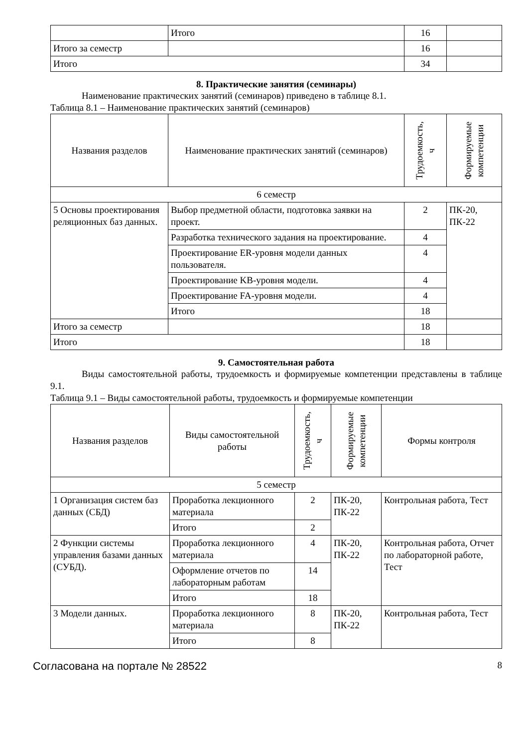| | Итого | 16 | |
| Итого за семестр | | 16 | |
| Итого | | 34 | |
8. Практические занятия (семинары)
Наименование практических занятий (семинаров) приведено в таблице 8.1.
Таблица 8.1 – Наименование практических занятий (семинаров)
| Названия разделов | Наименование практических занятий (семинаров) | Трудоемкость, ч | Формируемые компетенции |
| --- | --- | --- | --- |
| 6 семестр | | | |
| 5 Основы проектирования реляционных баз данных. | Выбор предметной области, подготовка заявки на проект. | 2 | ПК-20, ПК-22 |
| | Разработка технического задания на проектирование. | 4 | |
| | Проектирование ER-уровня модели данных пользователя. | 4 | |
| | Проектирование KB-уровня модели. | 4 | |
| | Проектирование FA-уровня модели. | 4 | |
| | Итого | 18 | |
| Итого за семестр | | 18 | |
| Итого | | 18 | |
9. Самостоятельная работа
Виды самостоятельной работы, трудоемкость и формируемые компетенции представлены в таблице 9.1.
Таблица 9.1 – Виды самостоятельной работы, трудоемкость и формируемые компетенции
| Названия разделов | Виды самостоятельной работы | Трудоемкость, ч | Формируемые компетенции | Формы контроля |
| --- | --- | --- | --- | --- |
| 5 семестр | | | | |
| 1 Организация систем баз данных (СБД) | Проработка лекционного материала | 2 | ПК-20, ПК-22 | Контрольная работа, Тест |
| | Итого | 2 | | |
| 2 Функции системы управления базами данных (СУБД). | Проработка лекционного материала | 4 | ПК-20, ПК-22 | Контрольная работа, Отчет по лабораторной работе, Тест |
| | Оформление отчетов по лабораторным работам | 14 | | |
| | Итого | 18 | | |
| 3 Модели данных. | Проработка лекционного материала | 8 | ПК-20, ПК-22 | Контрольная работа, Тест |
| | Итого | 8 | | |
Согласована на портале № 28522 8